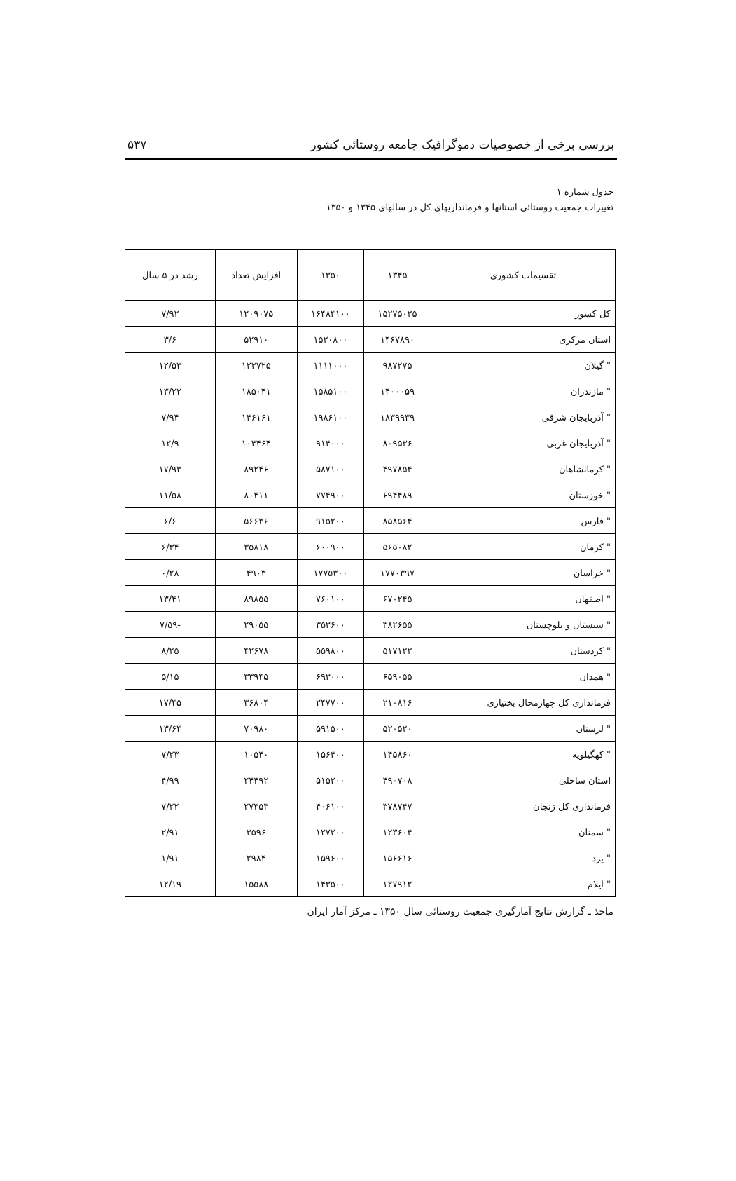بررسی برخی از خصوصیات دموگرافیک جامعه روستائی کشور ۵۳۷
جدول شماره ۱
تغییرات جمعیت روستائی استانها و فرمانداریهای کل در سالهای ۱۳۴۵ و ۱۳۵۰
| تقسیمات کشوری | ۱۳۴۵ | ۱۳۵۰ | افزایش تعداد | رشد در ۵ سال |
| --- | --- | --- | --- | --- |
| کل کشور | ۱۵۲۷۵۰۲۵ | ۱۶۴۸۴۱۰۰ | ۱۲۰۹۰۷۵ | ۷/۹۲ |
| استان مرکزی | ۱۴۶۷۸۹۰ | ۱۵۲۰۸۰۰ | ۵۲۹۱۰ | ۳/۶ |
| " گیلان | ۹۸۷۲۷۵ | ۱۱۱۱۰۰۰ | ۱۲۳۷۲۵ | ۱۲/۵۳ |
| " مازندران | ۱۴۰۰۰۵۹ | ۱۵۸۵۱۰۰ | ۱۸۵۰۴۱ | ۱۳/۲۲ |
| " آذربایجان شرقی | ۱۸۳۹۹۳۹ | ۱۹۸۶۱۰۰ | ۱۴۶۱۶۱ | ۷/۹۴ |
| " آذربایجان غربی | ۸۰۹۵۳۶ | ۹۱۴۰۰۰ | ۱۰۴۴۶۴ | ۱۲/۹ |
| " کرمانشاهان | ۴۹۷۸۵۴ | ۵۸۷۱۰۰ | ۸۹۲۴۶ | ۱۷/۹۳ |
| " خوزستان | ۶۹۴۴۸۹ | ۷۷۴۹۰۰ | ۸۰۴۱۱ | ۱۱/۵۸ |
| " فارس | ۸۵۸۵۶۴ | ۹۱۵۲۰۰ | ۵۶۶۳۶ | ۶/۶ |
| " کرمان | ۵۶۵۰۸۲ | ۶۰۰۹۰۰ | ۳۵۸۱۸ | ۶/۳۴ |
| " خراسان | ۱۷۷۰۳۹۷ | ۱۷۷۵۳۰۰ | ۴۹۰۳ | ۰/۲۸ |
| " اصفهان | ۶۷۰۲۴۵ | ۷۶۰۱۰۰ | ۸۹۸۵۵ | ۱۳/۴۱ |
| " سیستان و بلوچستان | ۳۸۲۶۵۵ | ۳۵۳۶۰۰ | ۲۹۰۵۵ | -۷/۵۹ |
| " کردستان | ۵۱۷۱۲۲ | ۵۵۹۸۰۰ | ۴۲۶۷۸ | ۸/۲۵ |
| " همدان | ۶۵۹۰۵۵ | ۶۹۳۰۰۰ | ۳۳۹۴۵ | ۵/۱۵ |
| فرمانداری کل چهارمحال بختیاری | ۲۱۰۸۱۶ | ۲۴۷۷۰۰ | ۳۶۸۰۴ | ۱۷/۴۵ |
| " لرستان | ۵۲۰۵۲۰ | ۵۹۱۵۰۰ | ۷۰۹۸۰ | ۱۳/۶۴ |
| " کهگیلویه | ۱۴۵۸۶۰ | ۱۵۶۴۰۰ | ۱۰۵۴۰ | ۷/۲۳ |
| استان ساحلی | ۴۹۰۷۰۸ | ۵۱۵۲۰۰ | ۲۴۴۹۲ | ۴/۹۹ |
| فرمانداری کل زنجان | ۳۷۸۷۴۷ | ۴۰۶۱۰۰ | ۲۷۳۵۳ | ۷/۲۲ |
| " سمنان | ۱۲۳۶۰۴ | ۱۲۷۲۰۰ | ۳۵۹۶ | ۲/۹۱ |
| " یزد | ۱۵۶۶۱۶ | ۱۵۹۶۰۰ | ۲۹۸۴ | ۱/۹۱ |
| " ایلام | ۱۲۷۹۱۲ | ۱۴۳۵۰۰ | ۱۵۵۸۸ | ۱۲/۱۹ |
ماخذ ـ گزارش نتایج آمارگیری جمعیت روستائی سال ۱۳۵۰ ـ مرکز آمار ایران